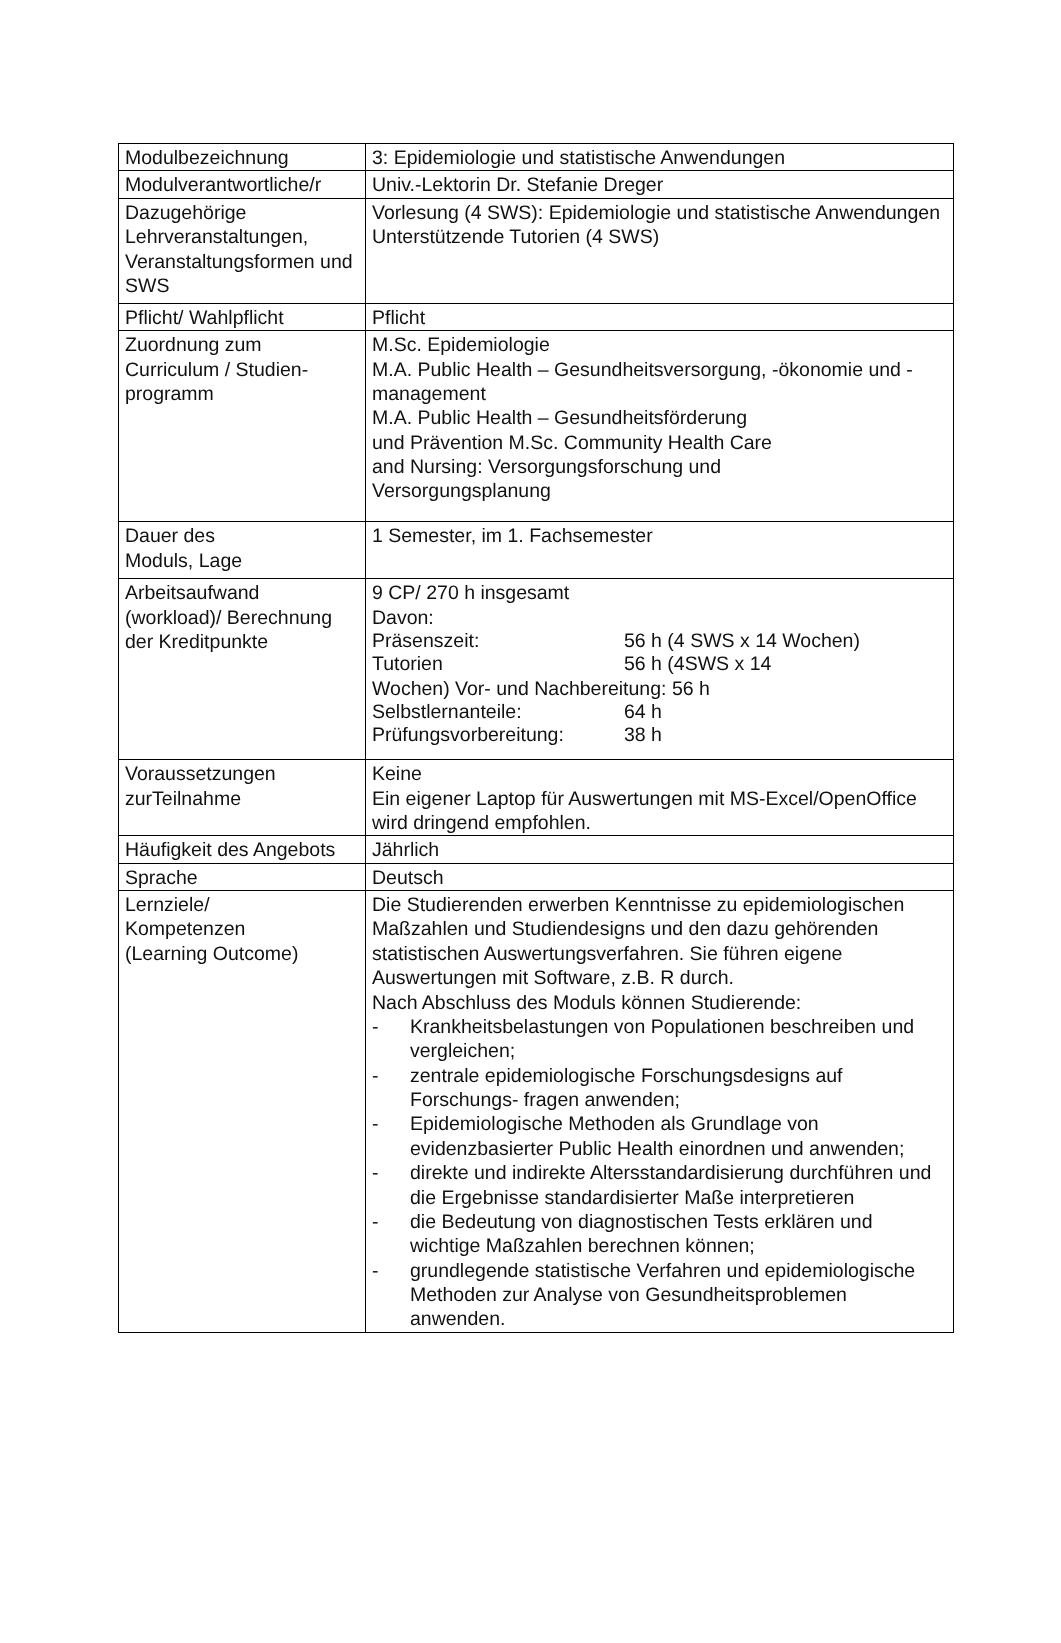| Modulbezeichnung | 3: Epidemiologie und statistische Anwendungen |
| Modulverantwortliche/r | Univ.-Lektorin Dr. Stefanie Dreger |
| Dazugehörige Lehrveranstaltungen, Veranstaltungsformen und SWS | Vorlesung (4 SWS): Epidemiologie und statistische Anwendungen Unterstützende Tutorien (4 SWS) |
| Pflicht/ Wahlpflicht | Pflicht |
| Zuordnung zum Curriculum / Studien-programm | M.Sc. Epidemiologie M.A. Public Health – Gesundheitsversorgung, -ökonomie und -management M.A. Public Health – Gesundheitsförderung und Prävention M.Sc. Community Health Care and Nursing: Versorgungsforschung und Versorgungsplanung |
| Dauer des Moduls, Lage | 1 Semester, im 1. Fachsemester |
| Arbeitsaufwand (workload)/ Berechnung der Kreditpunkte | 9 CP/ 270 h insgesamt Davon: Präsenszeit: 56 h (4 SWS x 14 Wochen) Tutorien 56 h (4SWS x 14 Wochen) Vor- und Nachbereitung: 56 h Selbstlernanteile: 64 h Prüfungsvorbereitung: 38 h |
| Voraussetzungen zurTeilnahme | Keine Ein eigener Laptop für Auswertungen mit MS-Excel/OpenOffice wird dringend empfohlen. |
| Häufigkeit des Angebots | Jährlich |
| Sprache | Deutsch |
| Lernziele/ Kompetenzen (Learning Outcome) | Die Studierenden erwerben Kenntnisse zu epidemiologischen Maßzahlen und Studiendesigns und den dazu gehörenden statistischen Auswertungsverfahren. Sie führen eigene Auswertungen mit Software, z.B. R durch. Nach Abschluss des Moduls können Studierende: - Krankheitsbelastungen von Populationen beschreiben und vergleichen; - zentrale epidemiologische Forschungsdesigns auf Forschungs- fragen anwenden; - Epidemiologische Methoden als Grundlage von evidenzbasierter Public Health einordnen und anwenden; - direkte und indirekte Altersstandardisierung durchführen und die Ergebnisse standardisierter Maße interpretieren - die Bedeutung von diagnostischen Tests erklären und wichtige Maßzahlen berechnen können; - grundlegende statistische Verfahren und epidemiologische Methoden zur Analyse von Gesundheitsproblemen anwenden. |